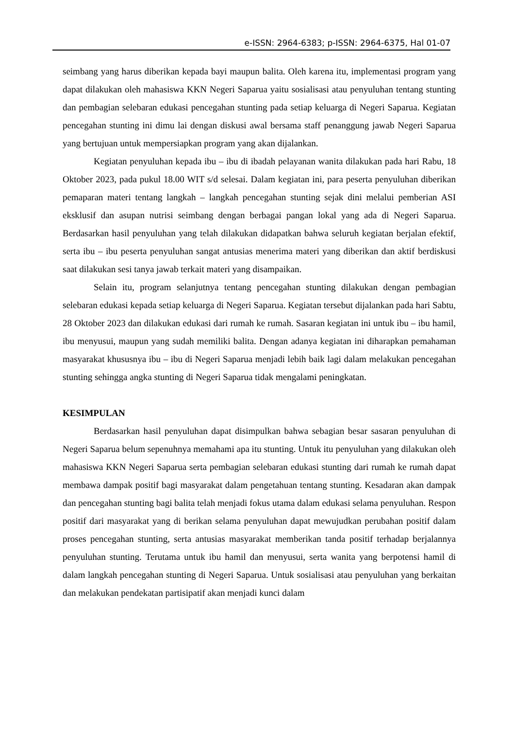e-ISSN: 2964-6383; p-ISSN: 2964-6375, Hal 01-07
seimbang yang harus diberikan kepada bayi maupun balita. Oleh karena itu, implementasi program yang dapat dilakukan oleh mahasiswa KKN Negeri Saparua yaitu sosialisasi atau penyuluhan tentang stunting dan pembagian selebaran edukasi pencegahan stunting pada setiap keluarga di Negeri Saparua. Kegiatan pencegahan stunting ini dimu lai dengan diskusi awal bersama staff penanggung jawab Negeri Saparua yang bertujuan untuk mempersiapkan program yang akan dijalankan.
Kegiatan penyuluhan kepada ibu – ibu di ibadah pelayanan wanita dilakukan pada hari Rabu, 18 Oktober 2023, pada pukul 18.00 WIT s/d selesai. Dalam kegiatan ini, para peserta penyuluhan diberikan pemaparan materi tentang langkah – langkah pencegahan stunting sejak dini melalui pemberian ASI eksklusif dan asupan nutrisi seimbang dengan berbagai pangan lokal yang ada di Negeri Saparua. Berdasarkan hasil penyuluhan yang telah dilakukan didapatkan bahwa seluruh kegiatan berjalan efektif, serta ibu – ibu peserta penyuluhan sangat antusias menerima materi yang diberikan dan aktif berdiskusi saat dilakukan sesi tanya jawab terkait materi yang disampaikan.
Selain itu, program selanjutnya tentang pencegahan stunting dilakukan dengan pembagian selebaran edukasi kepada setiap keluarga di Negeri Saparua. Kegiatan tersebut dijalankan pada hari Sabtu, 28 Oktober 2023 dan dilakukan edukasi dari rumah ke rumah. Sasaran kegiatan ini untuk ibu – ibu hamil, ibu menyusui, maupun yang sudah memiliki balita. Dengan adanya kegiatan ini diharapkan pemahaman masyarakat khususnya ibu – ibu di Negeri Saparua menjadi lebih baik lagi dalam melakukan pencegahan stunting sehingga angka stunting di Negeri Saparua tidak mengalami peningkatan.
KESIMPULAN
Berdasarkan hasil penyuluhan dapat disimpulkan bahwa sebagian besar sasaran penyuluhan di Negeri Saparua belum sepenuhnya memahami apa itu stunting. Untuk itu penyuluhan yang dilakukan oleh mahasiswa KKN Negeri Saparua serta pembagian selebaran edukasi stunting dari rumah ke rumah dapat membawa dampak positif bagi masyarakat dalam pengetahuan tentang stunting. Kesadaran akan dampak dan pencegahan stunting bagi balita telah menjadi fokus utama dalam edukasi selama penyuluhan. Respon positif dari masyarakat yang di berikan selama penyuluhan dapat mewujudkan perubahan positif dalam proses pencegahan stunting, serta antusias masyarakat memberikan tanda positif terhadap berjalannya penyuluhan stunting. Terutama untuk ibu hamil dan menyusui, serta wanita yang berpotensi hamil di dalam langkah pencegahan stunting di Negeri Saparua. Untuk sosialisasi atau penyuluhan yang berkaitan dan melakukan pendekatan partisipatif akan menjadi kunci dalam